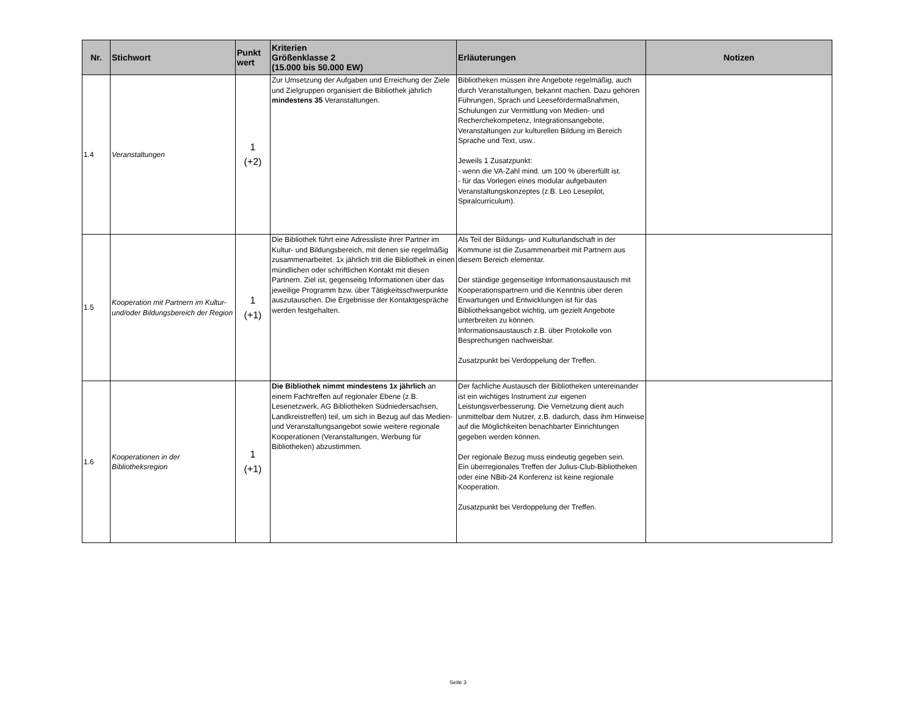| Nr. | Stichwort | Punkt wert | Kriterien Größenklasse 2 (15.000 bis 50.000 EW) | Erläuterungen | Notizen |
| --- | --- | --- | --- | --- | --- |
| 1.4 | Veranstaltungen | 1 (+2) | Zur Umsetzung der Aufgaben und Erreichung der Ziele und Zielgruppen organisiert die Bibliothek jährlich mindestens 35 Veranstaltungen. | Bibliotheken müssen ihre Angebote regelmäßig, auch durch Veranstaltungen, bekannt machen. Dazu gehören Führungen, Sprach und Leesefördermaßnahmen, Schulungen zur Vermittlung von Medien- und Recherchekompetenz, Integrationsangebote, Veranstaltungen zur kulturellen Bildung im Bereich Sprache und Text, usw.. Jeweils 1 Zusatzpunkt: - wenn die VA-Zahl mind. um 100 % übererfüllt ist. - für das Vorlegen eines modular aufgebauten Veranstaltungskonzeptes (z.B. Leo Lesepilot, Spiralcurriculum). | |
| 1.5 | Kooperation mit Partnern im Kultur- und/oder Bildungsbereich der Region | 1 (+1) | Die Bibliothek führt eine Adressliste ihrer Partner im Kultur- und Bildungsbereich, mit denen sie regelmäßig zusammenarbeitet. 1x jährlich tritt die Bibliothek in einen mündlichen oder schriftlichen Kontakt mit diesen Partnern. Ziel ist, gegenseitig Informationen über das jeweilige Programm bzw. über Tätigkeitsschwerpunkte auszutauschen. Die Ergebnisse der Kontaktgespräche werden festgehalten. | Als Teil der Bildungs- und Kulturlandschaft in der Kommune ist die Zusammenarbeit mit Partnern aus diesem Bereich elementar. Der ständige gegenseitige Informationsaustausch mit Kooperationspartnern und die Kenntnis über deren Erwartungen und Entwicklungen ist für das Bibliotheksangebot wichtig, um gezielt Angebote unterbreiten zu können. Informationsaustausch z.B. über Protokolle von Besprechungen nachweisbar. Zusatzpunkt bei Verdoppelung der Treffen. | |
| 1.6 | Kooperationen in der Bibliotheksregion | 1 (+1) | Die Bibliothek nimmt mindestens 1x jährlich an einem Fachtreffen auf regionaler Ebene (z.B. Lesenetzwerk, AG Bibliotheken Südniedersachsen, Landkreistreffen) teil, um sich in Bezug auf das Medien- und Veranstaltungsangebot sowie weitere regionale Kooperationen (Veranstaltungen, Werbung für Bibliotheken) abzustimmen. | Der fachliche Austausch der Bibliotheken untereinander ist ein wichtiges Instrument zur eigenen Leistungsverbesserung. Die Vernetzung dient auch unmittelbar dem Nutzer, z.B. dadurch, dass ihm Hinweise auf die Möglichkeiten benachbarter Einrichtungen gegeben werden können. Der regionale Bezug muss eindeutig gegeben sein. Ein überregionales Treffen der Julius-Club-Bibliotheken oder eine NBib-24 Konferenz ist keine regionale Kooperation. Zusatzpunkt bei Verdoppelung der Treffen. | |
Seite 3